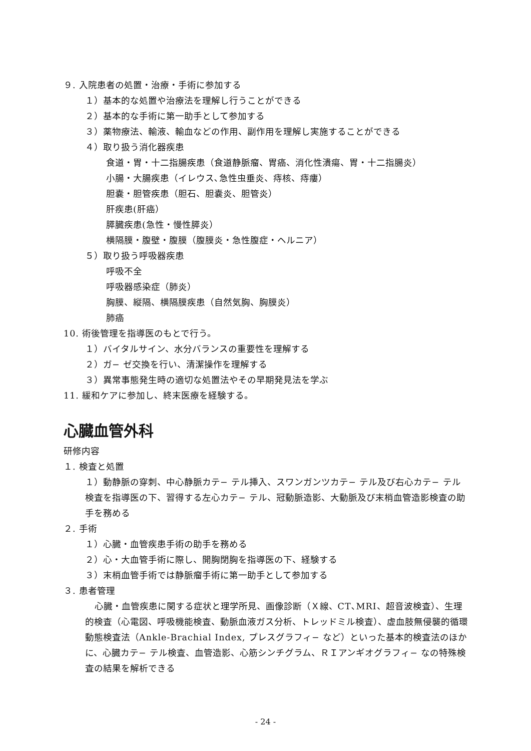９. 入院患者の処置・治療・手術に参加する
１）基本的な処置や治療法を理解し行うことができる
２）基本的な手術に第一助手として参加する
３）薬物療法、輸液、輸血などの作用、副作用を理解し実施することができる
４）取り扱う消化器疾患
食道・胃・十二指腸疾患（食道静脈瘤、胃癌、消化性潰瘍、胃・十二指腸炎）
小腸・大腸疾患（イレウス､急性虫垂炎、痔核、痔瘻）
胆嚢・胆管疾患（胆石、胆嚢炎、胆管炎）
肝疾患(肝癌）
膵臓疾患(急性・慢性膵炎）
横隔膜・腹壁・腹膜（腹膜炎・急性腹症・ヘルニア）
５）取り扱う呼吸器疾患
呼吸不全
呼吸器感染症（肺炎）
胸膜、縦隔、横隔膜疾患（自然気胸、胸膜炎）
肺癌
10. 術後管理を指導医のもとで行う。
１）バイタルサイン、水分バランスの重要性を理解する
２）ガ− ゼ交換を行い、清潔操作を理解する
３）異常事態発生時の適切な処置法やその早期発見法を学ぶ
11. 緩和ケアに参加し、終末医療を経験する。
心臓血管外科
研修内容
１. 検査と処置
１）動静脈の穿刺、中心静脈カテ− テル挿入、スワンガンツカテ− テル及び右心カテ− テル検査を指導医の下、習得する左心カテ− テル、冠動脈造影、大動脈及び末梢血管造影検査の助手を務める
２. 手術
１）心臓・血管疾患手術の助手を務める
２）心・大血管手術に際し、開胸閉胸を指導医の下、経験する
３）末梢血管手術では静脈瘤手術に第一助手として参加する
３. 患者管理
 心臓・血管疾患に関する症状と理学所見、画像診断（Ｘ線、CT､MRI、超音波検査）、生理的検査（心電図、呼吸機能検査、動脈血液ガス分析、トレッドミル検査）、虚血肢無侵襲的循環動態検査法（Ankle-Brachial Index, プレスグラフィ− など）といった基本的検査法のほかに、心臓カテ− テル検査、血管造影、心筋シンチグラム、ＲＩアンギオグラフィ− なの特殊検査の結果を解析できる
- 24 -